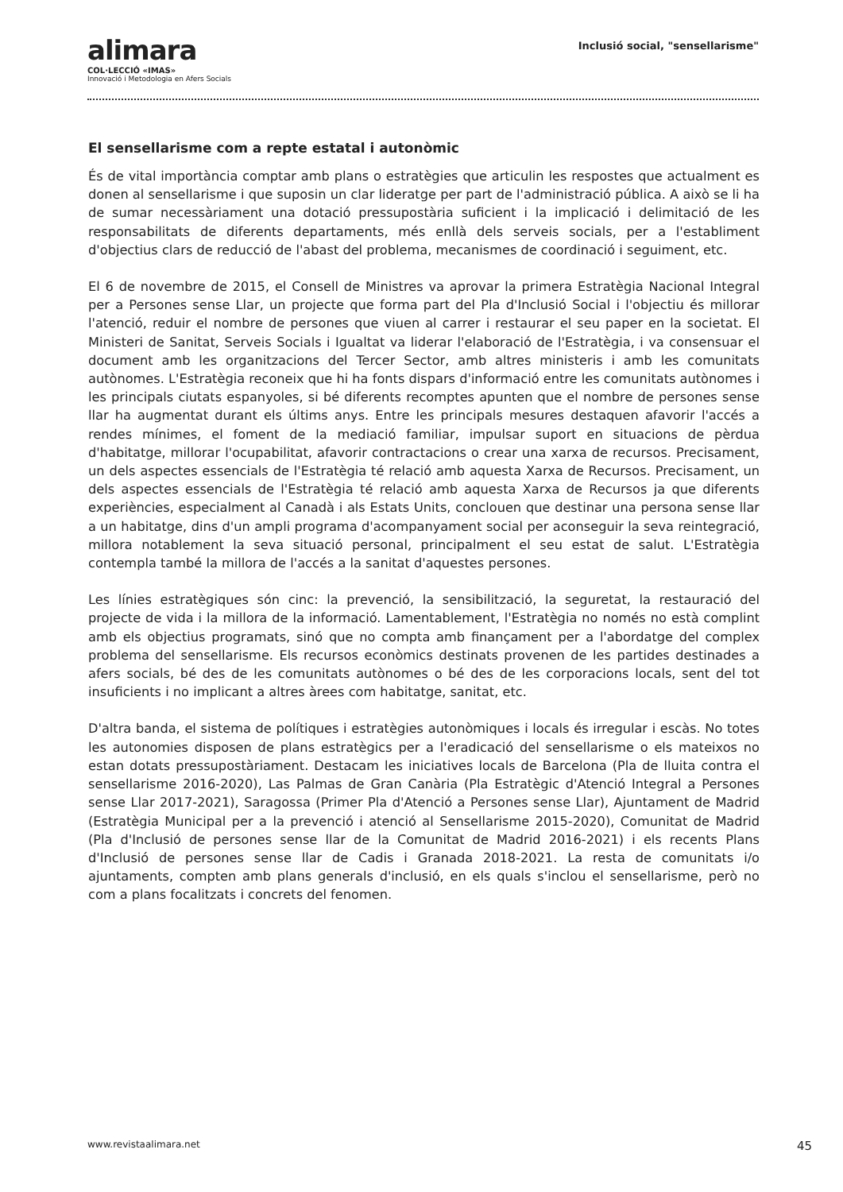alimara
COL·LECCIÓ «IMAS»
Innovació i Metodologia en Afers Socials
Inclusió social, "sensellarisme"
El sensellarisme com a repte estatal i autonòmic
És de vital importància comptar amb plans o estratègies que articulin les respostes que actualment es donen al sensellarisme i que suposin un clar lideratge per part de l'administració pública. A això se li ha de sumar necessàriament una dotació pressupostària suficient i la implicació i delimitació de les responsabilitats de diferents departaments, més enllà dels serveis socials, per a l'establiment d'objectius clars de reducció de l'abast del problema, mecanismes de coordinació i seguiment, etc.
El 6 de novembre de 2015, el Consell de Ministres va aprovar la primera Estratègia Nacional Integral per a Persones sense Llar, un projecte que forma part del Pla d'Inclusió Social i l'objectiu és millorar l'atenció, reduir el nombre de persones que viuen al carrer i restaurar el seu paper en la societat. El Ministeri de Sanitat, Serveis Socials i Igualtat va liderar l'elaboració de l'Estratègia, i va consensuar el document amb les organitzacions del Tercer Sector, amb altres ministeris i amb les comunitats autònomes. L'Estratègia reconeix que hi ha fonts dispars d'informació entre les comunitats autònomes i les principals ciutats espanyoles, si bé diferents recomptes apunten que el nombre de persones sense llar ha augmentat durant els últims anys. Entre les principals mesures destaquen afavorir l'accés a rendes mínimes, el foment de la mediació familiar, impulsar suport en situacions de pèrdua d'habitatge, millorar l'ocupabilitat, afavorir contractacions o crear una xarxa de recursos. Precisament, un dels aspectes essencials de l'Estratègia té relació amb aquesta Xarxa de Recursos. Precisament, un dels aspectes essencials de l'Estratègia té relació amb aquesta Xarxa de Recursos ja que diferents experiències, especialment al Canadà i als Estats Units, conclouen que destinar una persona sense llar a un habitatge, dins d'un ampli programa d'acompanyament social per aconseguir la seva reintegració, millora notablement la seva situació personal, principalment el seu estat de salut. L'Estratègia contempla també la millora de l'accés a la sanitat d'aquestes persones.
Les línies estratègiques són cinc: la prevenció, la sensibilització, la seguretat, la restauració del projecte de vida i la millora de la informació. Lamentablement, l'Estratègia no només no està complint amb els objectius programats, sinó que no compta amb finançament per a l'abordatge del complex problema del sensellarisme. Els recursos econòmics destinats provenen de les partides destinades a afers socials, bé des de les comunitats autònomes o bé des de les corporacions locals, sent del tot insuficients i no implicant a altres àrees com habitatge, sanitat, etc.
D'altra banda, el sistema de polítiques i estratègies autonòmiques i locals és irregular i escàs. No totes les autonomies disposen de plans estratègics per a l'eradicació del sensellarisme o els mateixos no estan dotats pressupostàriament. Destacam les iniciatives locals de Barcelona (Pla de lluita contra el sensellarisme 2016-2020), Las Palmas de Gran Canària (Pla Estratègic d'Atenció Integral a Persones sense Llar 2017-2021), Saragossa (Primer Pla d'Atenció a Persones sense Llar), Ajuntament de Madrid (Estratègia Municipal per a la prevenció i atenció al Sensellarisme 2015-2020), Comunitat de Madrid (Pla d'Inclusió de persones sense llar de la Comunitat de Madrid 2016-2021) i els recents Plans d'Inclusió de persones sense llar de Cadis i Granada 2018-2021. La resta de comunitats i/o ajuntaments, compten amb plans generals d'inclusió, en els quals s'inclou el sensellarisme, però no com a plans focalitzats i concrets del fenomen.
www.revistaalimara.net 45